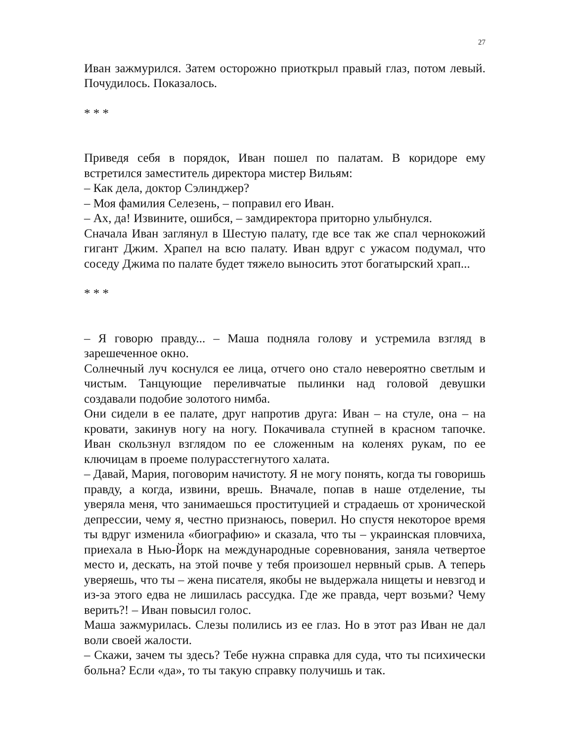27
Иван зажмурился. Затем осторожно приоткрыл правый глаз, потом левый. Почудилось. Показалось.
* * *
Приведя себя в порядок, Иван пошел по палатам. В коридоре ему встретился заместитель директора мистер Вильям:
– Как дела, доктор Сэлинджер?
– Моя фамилия Селезень, – поправил его Иван.
– Ах, да! Извините, ошибся, – замдиректора приторно улыбнулся.
Сначала Иван заглянул в Шестую палату, где все так же спал чернокожий гигант Джим. Храпел на всю палату. Иван вдруг с ужасом подумал, что соседу Джима по палате будет тяжело выносить этот богатырский храп...
* * *
– Я говорю правду... – Маша подняла голову и устремила взгляд в зарешеченное окно.
Солнечный луч коснулся ее лица, отчего оно стало невероятно светлым и чистым. Танцующие переливчатые пылинки над головой девушки создавали подобие золотого нимба.
Они сидели в ее палате, друг напротив друга: Иван – на стуле, она – на кровати, закинув ногу на ногу. Покачивала ступней в красном тапочке. Иван скользнул взглядом по ее сложенным на коленях рукам, по ее ключицам в проеме полурасстегнутого халата.
– Давай, Мария, поговорим начистоту. Я не могу понять, когда ты говоришь правду, а когда, извини, врешь. Вначале, попав в наше отделение, ты уверяла меня, что занимаешься проституцией и страдаешь от хронической депрессии, чему я, честно признаюсь, поверил. Но спустя некоторое время ты вдруг изменила «биографию» и сказала, что ты – украинская пловчиха, приехала в Нью-Йорк на международные соревнования, заняла четвертое место и, дескать, на этой почве у тебя произошел нервный срыв. А теперь уверяешь, что ты – жена писателя, якобы не выдержала нищеты и невзгод и из-за этого едва не лишилась рассудка. Где же правда, черт возьми? Чему верить?! – Иван повысил голос.
Маша зажмурилась. Слезы полились из ее глаз. Но в этот раз Иван не дал воли своей жалости.
– Скажи, зачем ты здесь? Тебе нужна справка для суда, что ты психически больна? Если «да», то ты такую справку получишь и так.